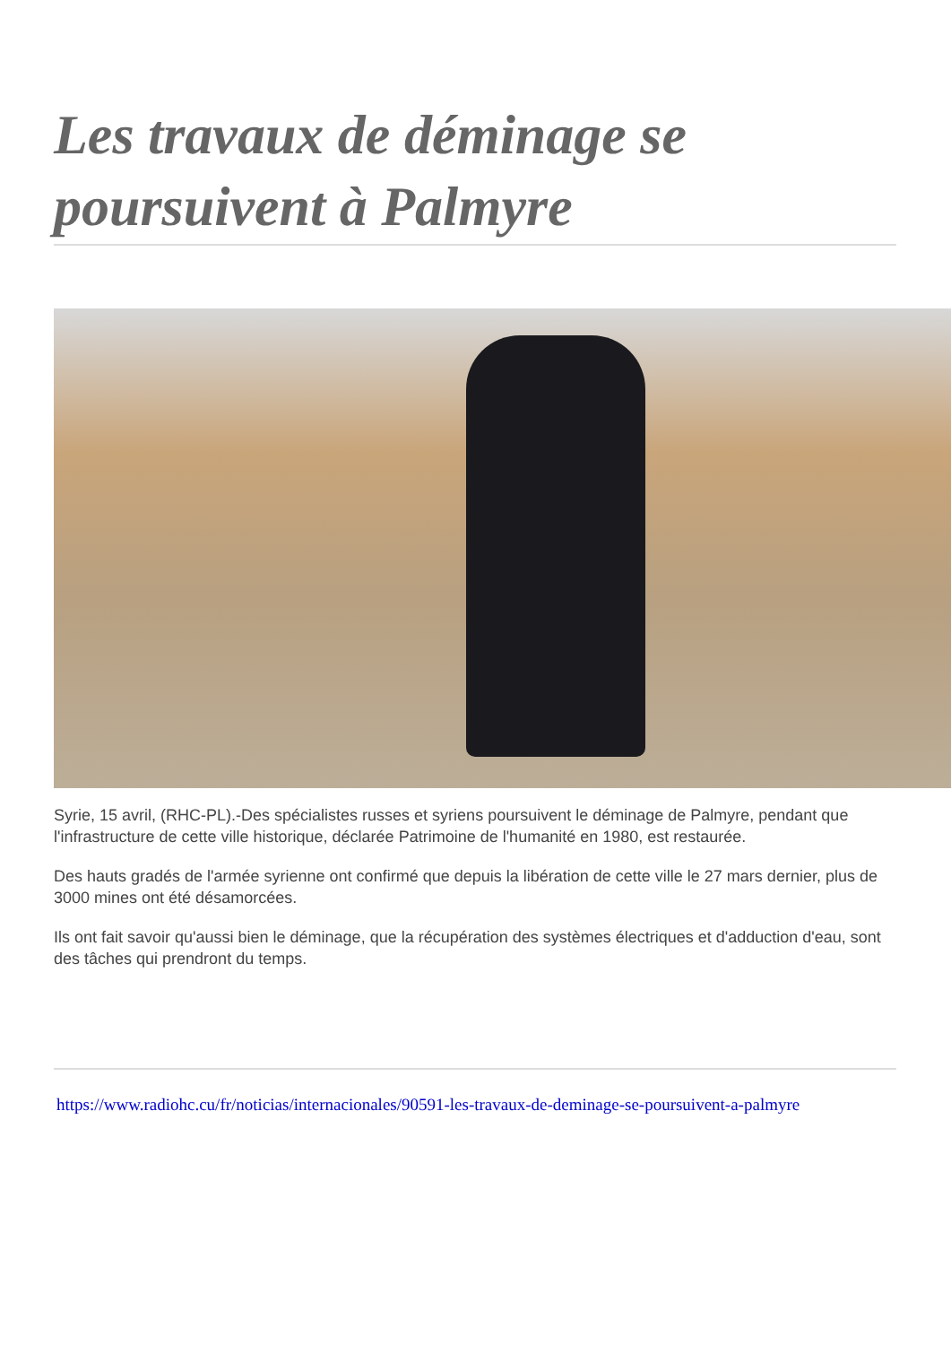Les travaux de déminage se poursuivent à Palmyre
Syrie, 15 avril, (RHC-PL).-Des spécialistes russes et syriens poursuivent le déminage de Palmyre, pendant que l'infrastructure de cette ville historique, déclarée Patrimoine de l'humanité en 1980, est restaurée.
Des hauts gradés de l'armée syrienne ont confirmé que depuis la libération de cette ville le 27 mars dernier, plus de 3000 mines ont été désamorcées.
Ils ont fait savoir qu'aussi bien le déminage, que la récupération des systèmes électriques et d'adduction d'eau, sont des tâches qui prendront du temps.
https://www.radiohc.cu/fr/noticias/internacionales/90591-les-travaux-de-deminage-se-poursuivent-a-palmyre